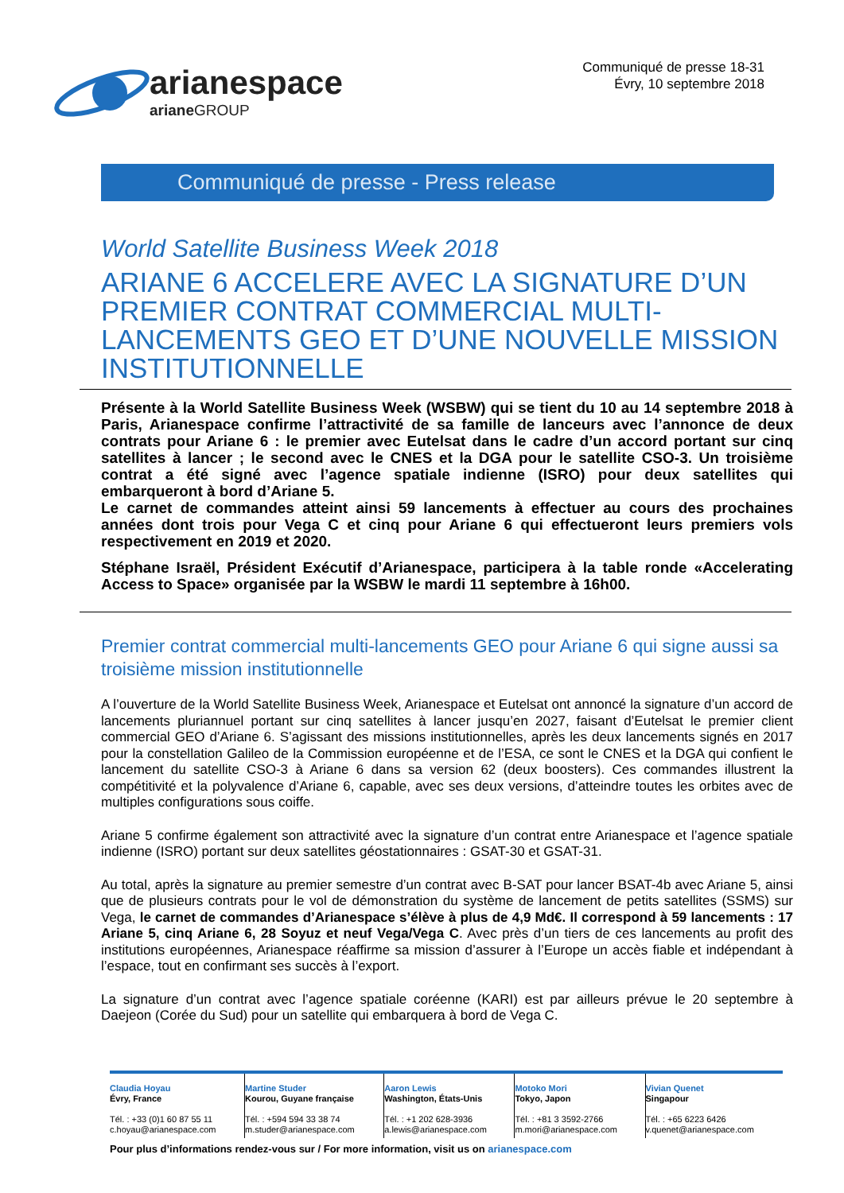arianespace
ariane GROUP
Communiqué de presse 18-31
Évry, 10 septembre 2018
Communiqué de presse - Press release
World Satellite Business Week 2018
ARIANE 6 ACCELERE AVEC LA SIGNATURE D’UN PREMIER CONTRAT COMMERCIAL MULTI-LANCEMENTS GEO ET D’UNE NOUVELLE MISSION INSTITUTIONNELLE
Présente à la World Satellite Business Week (WSBW) qui se tient du 10 au 14 septembre 2018 à Paris, Arianespace confirme l’attractivité de sa famille de lanceurs avec l’annonce de deux contrats pour Ariane 6 : le premier avec Eutelsat dans le cadre d’un accord portant sur cinq satellites à lancer ; le second avec le CNES et la DGA pour le satellite CSO-3. Un troisième contrat a été signé avec l’agence spatiale indienne (ISRO) pour deux satellites qui embarqueront à bord d’Ariane 5.
Le carnet de commandes atteint ainsi 59 lancements à effectuer au cours des prochaines années dont trois pour Vega C et cinq pour Ariane 6 qui effectueront leurs premiers vols respectivement en 2019 et 2020.
Stéphane Israël, Président Exécutif d’Arianespace, participera à la table ronde «Accelerating Access to Space» organisée par la WSBW le mardi 11 septembre à 16h00.
Premier contrat commercial multi-lancements GEO pour Ariane 6 qui signe aussi sa troisième mission institutionnelle
A l’ouverture de la World Satellite Business Week, Arianespace et Eutelsat ont annoncé la signature d’un accord de lancements pluriannuel portant sur cinq satellites à lancer jusqu’en 2027, faisant d’Eutelsat le premier client commercial GEO d’Ariane 6. S’agissant des missions institutionnelles, après les deux lancements signés en 2017 pour la constellation Galileo de la Commission européenne et de l’ESA, ce sont le CNES et la DGA qui confient le lancement du satellite CSO-3 à Ariane 6 dans sa version 62 (deux boosters). Ces commandes illustrent la compétitivité et la polyvalence d’Ariane 6, capable, avec ses deux versions, d’atteindre toutes les orbites avec de multiples configurations sous coiffe.
Ariane 5 confirme également son attractivité avec la signature d’un contrat entre Arianespace et l’agence spatiale indienne (ISRO) portant sur deux satellites géostationnaires : GSAT-30 et GSAT-31.
Au total, après la signature au premier semestre d’un contrat avec B-SAT pour lancer BSAT-4b avec Ariane 5, ainsi que de plusieurs contrats pour le vol de démonstration du système de lancement de petits satellites (SSMS) sur Vega, le carnet de commandes d’Arianespace s’élève à plus de 4,9 Md€. Il correspond à 59 lancements : 17 Ariane 5, cinq Ariane 6, 28 Soyuz et neuf Vega/Vega C. Avec près d’un tiers de ces lancements au profit des institutions européennes, Arianespace réaffirme sa mission d’assurer à l’Europe un accès fiable et indépendant à l’espace, tout en confirmant ses succès à l’export.
La signature d’un contrat avec l’agence spatiale coréenne (KARI) est par ailleurs prévue le 20 septembre à Daejeon (Corée du Sud) pour un satellite qui embarquera à bord de Vega C.
| Claudia Hoyau Évry, France Tél. : +33 (0)1 60 87 55 11 c.hoyau@arianespace.com | Martine Studer Kourou, Guyane française Tél. : +594 594 33 38 74 m.studer@arianespace.com | Aaron Lewis Washington, États-Unis Tél. : +1 202 628-3936 a.lewis@arianespace.com | Motoko Mori Tokyo, Japon Tél. : +81 3 3592-2766 m.mori@arianespace.com | Vivian Quenet Singapour Tél. : +65 6223 6426 v.quenet@arianespace.com |
Pour plus d’informations rendez-vous sur / For more information, visit us on arianespace.com